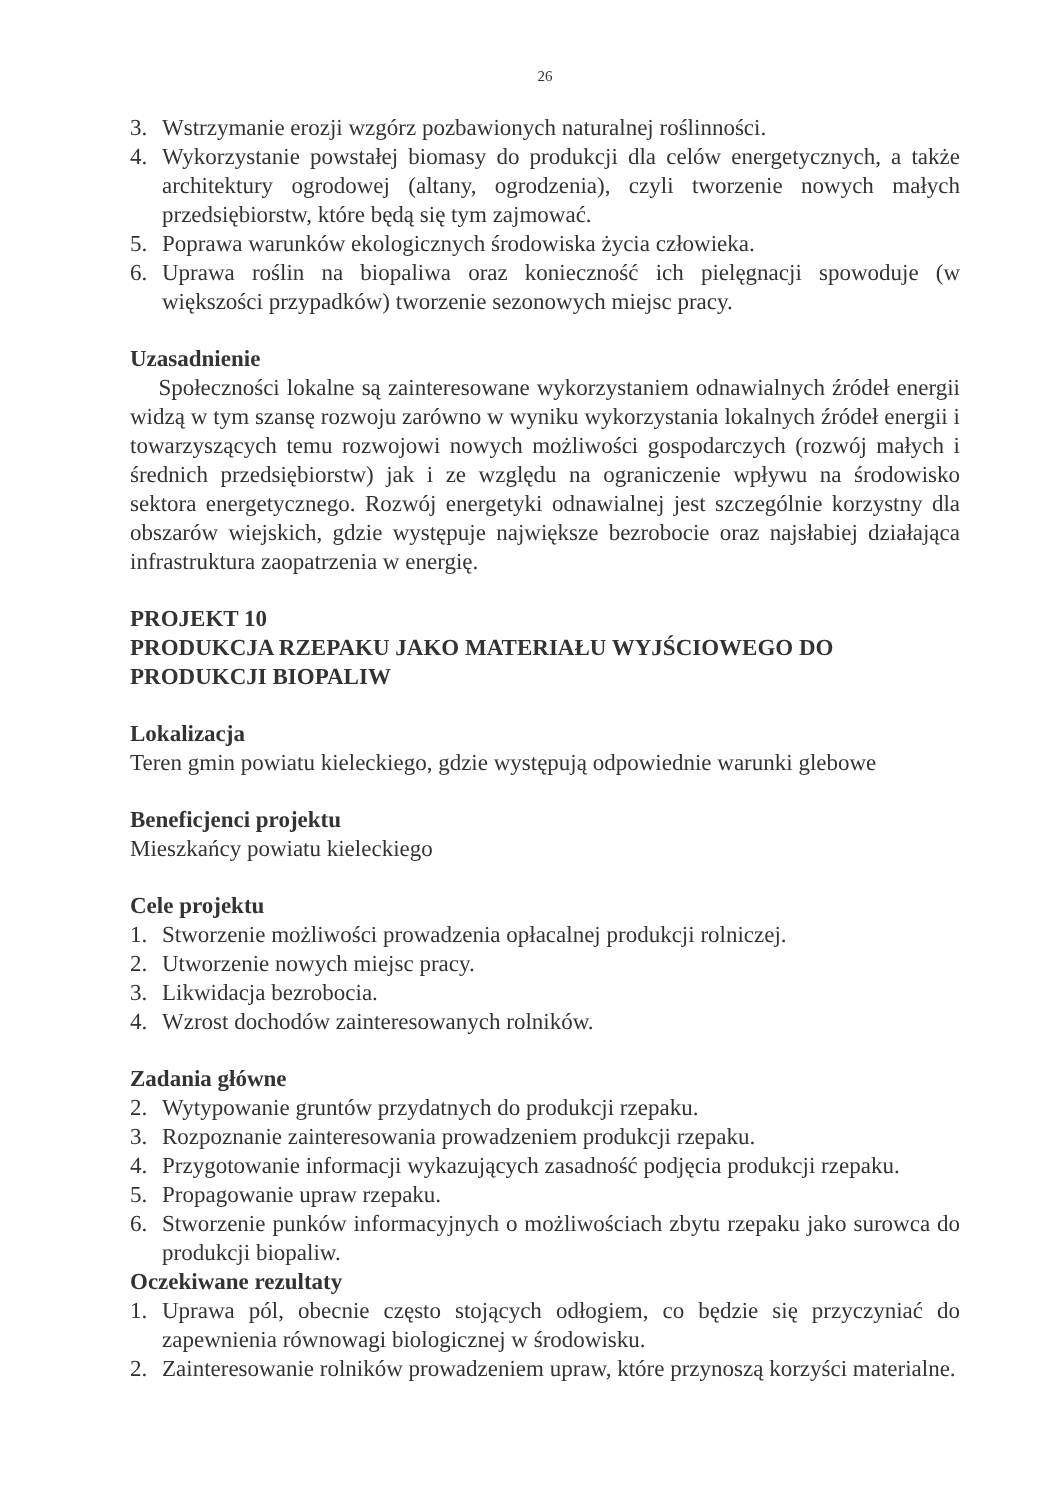26
3. Wstrzymanie erozji wzgórz pozbawionych naturalnej roślinności.
4. Wykorzystanie powstałej biomasy do produkcji dla celów energetycznych, a także architektury ogrodowej (altany, ogrodzenia), czyli tworzenie nowych małych przedsiębiorstw, które będą się tym zajmować.
5. Poprawa warunków ekologicznych środowiska życia człowieka.
6. Uprawa roślin na biopaliwa oraz konieczność ich pielęgnacji spowoduje (w większości przypadków) tworzenie sezonowych miejsc pracy.
Uzasadnienie
Społeczności lokalne są zainteresowane wykorzystaniem odnawialnych źródeł energii widzą w tym szansę rozwoju zarówno w wyniku wykorzystania lokalnych źródeł energii i towarzyszących temu rozwojowi nowych możliwości gospodarczych (rozwój małych i średnich przedsiębiorstw) jak i ze względu na ograniczenie wpływu na środowisko sektora energetycznego. Rozwój energetyki odnawialnej jest szczególnie korzystny dla obszarów wiejskich, gdzie występuje największe bezrobocie oraz najsłabiej działająca infrastruktura zaopatrzenia w energię.
PROJEKT 10
PRODUKCJA RZEPAKU JAKO MATERIAŁU WYJŚCIOWEGO DO PRODUKCJI BIOPALIW
Lokalizacja
Teren gmin powiatu kieleckiego, gdzie występują odpowiednie warunki glebowe
Beneficjenci projektu
Mieszkańcy powiatu kieleckiego
Cele projektu
1. Stworzenie możliwości prowadzenia opłacalnej produkcji rolniczej.
2. Utworzenie nowych miejsc pracy.
3. Likwidacja bezrobocia.
4. Wzrost dochodów zainteresowanych rolników.
Zadania główne
2. Wytypowanie gruntów przydatnych do produkcji rzepaku.
3. Rozpoznanie zainteresowania prowadzeniem produkcji rzepaku.
4. Przygotowanie informacji wykazujących zasadność podjęcia produkcji rzepaku.
5. Propagowanie upraw rzepaku.
6. Stworzenie punków informacyjnych o możliwościach zbytu rzepaku jako surowca do produkcji biopaliw.
Oczekiwane rezultaty
1. Uprawa pól, obecnie często stojących odłogiem, co będzie się przyczyniać do zapewnienia równowagi biologicznej w środowisku.
2. Zainteresowanie rolników prowadzeniem upraw, które przynoszą korzyści materialne.